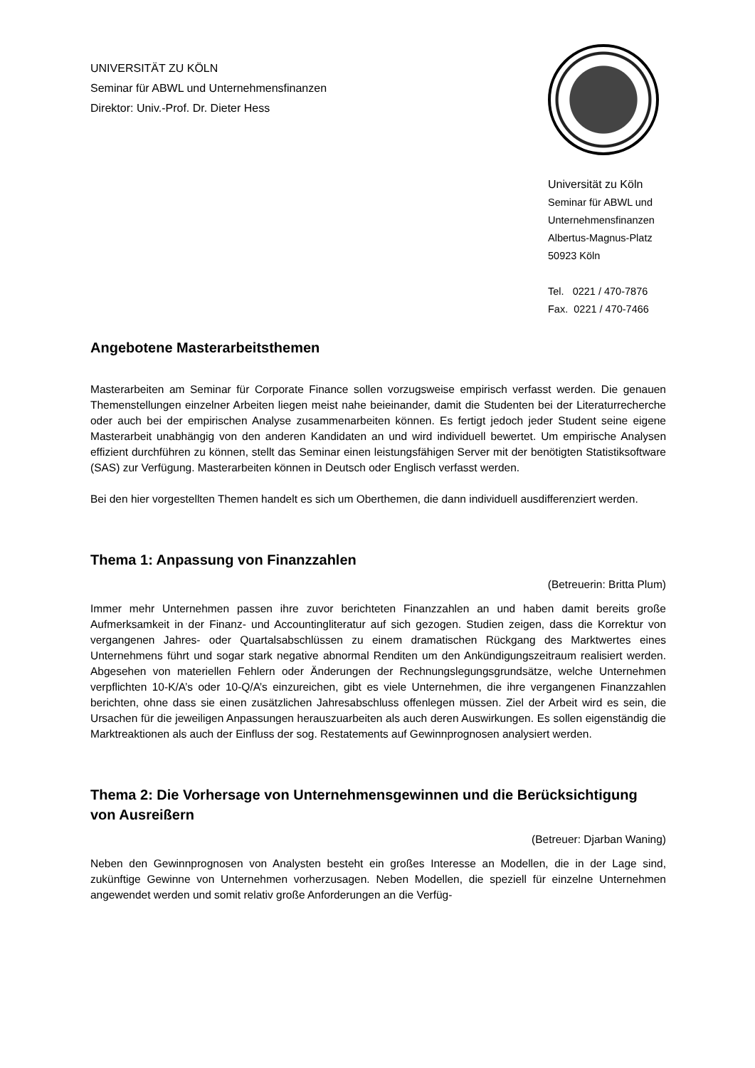UNIVERSITÄT ZU KÖLN
Seminar für ABWL und Unternehmensfinanzen
Direktor: Univ.-Prof. Dr. Dieter Hess
Universität zu Köln
Seminar für ABWL und
Unternehmensfinanzen
Albertus-Magnus-Platz
50923 Köln
Tel. 0221 / 470-7876
Fax. 0221 / 470-7466
Angebotene Masterarbeitsthemen
Masterarbeiten am Seminar für Corporate Finance sollen vorzugsweise empirisch verfasst werden. Die genauen Themenstellungen einzelner Arbeiten liegen meist nahe beieinander, damit die Studenten bei der Literaturrecherche oder auch bei der empirischen Analyse zusammenarbeiten können. Es fertigt jedoch jeder Student seine eigene Masterarbeit unabhängig von den anderen Kandidaten an und wird individuell bewertet. Um empirische Analysen effizient durchführen zu können, stellt das Seminar einen leistungsfähigen Server mit der benötigten Statistiksoftware (SAS) zur Verfügung. Masterarbeiten können in Deutsch oder Englisch verfasst werden.
Bei den hier vorgestellten Themen handelt es sich um Oberthemen, die dann individuell ausdifferenziert werden.
Thema 1: Anpassung von Finanzzahlen
(Betreuerin: Britta Plum)
Immer mehr Unternehmen passen ihre zuvor berichteten Finanzzahlen an und haben damit bereits große Aufmerksamkeit in der Finanz- und Accountingliteratur auf sich gezogen. Studien zeigen, dass die Korrektur von vergangenen Jahres- oder Quartalsabschlüssen zu einem dramatischen Rückgang des Marktwertes eines Unternehmens führt und sogar stark negative abnormal Renditen um den Ankündigungszeitraum realisiert werden. Abgesehen von materiellen Fehlern oder Änderungen der Rechnungslegungsgrundsätze, welche Unternehmen verpflichten 10-K/A’s oder 10-Q/A’s einzureichen, gibt es viele Unternehmen, die ihre vergangenen Finanzzahlen berichten, ohne dass sie einen zusätzlichen Jahresabschluss offenlegen müssen. Ziel der Arbeit wird es sein, die Ursachen für die jeweiligen Anpassungen herauszuarbeiten als auch deren Auswirkungen. Es sollen eigenständig die Marktreaktionen als auch der Einfluss der sog. Restatements auf Gewinnprognosen analysiert werden.
Thema 2: Die Vorhersage von Unternehmensgewinnen und die Berücksichtigung von Ausreißern
(Betreuer: Djarban Waning)
Neben den Gewinnprognosen von Analysten besteht ein großes Interesse an Modellen, die in der Lage sind, zukünftige Gewinne von Unternehmen vorherzusagen. Neben Modellen, die speziell für einzelne Unternehmen angewendet werden und somit relativ große Anforderungen an die Verfüg-